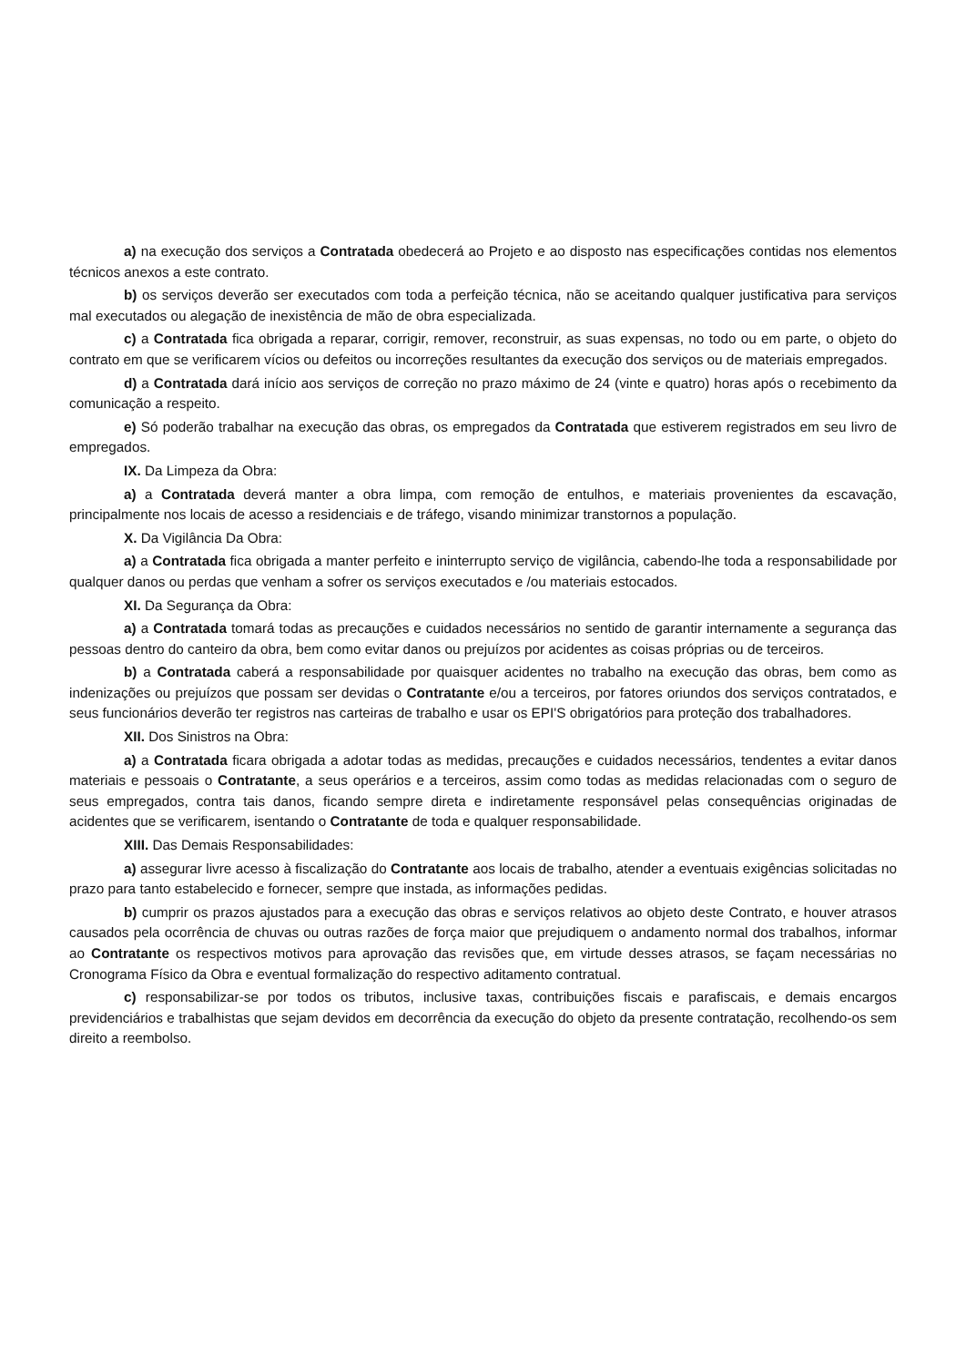a) na execução dos serviços a Contratada obedecerá ao Projeto e ao disposto nas especificações contidas nos elementos técnicos anexos a este contrato.
b) os serviços deverão ser executados com toda a perfeição técnica, não se aceitando qualquer justificativa para serviços mal executados ou alegação de inexistência de mão de obra especializada.
c) a Contratada fica obrigada a reparar, corrigir, remover, reconstruir, as suas expensas, no todo ou em parte, o objeto do contrato em que se verificarem vícios ou defeitos ou incorreções resultantes da execução dos serviços ou de materiais empregados.
d) a Contratada dará início aos serviços de correção no prazo máximo de 24 (vinte e quatro) horas após o recebimento da comunicação a respeito.
e) Só poderão trabalhar na execução das obras, os empregados da Contratada que estiverem registrados em seu livro de empregados.
IX. Da Limpeza da Obra:
a) a Contratada deverá manter a obra limpa, com remoção de entulhos, e materiais provenientes da escavação, principalmente nos locais de acesso a residenciais e de tráfego, visando minimizar transtornos a população.
X. Da Vigilância Da Obra:
a) a Contratada fica obrigada a manter perfeito e ininterrupto serviço de vigilância, cabendo-lhe toda a responsabilidade por qualquer danos ou perdas que venham a sofrer os serviços executados e /ou materiais estocados.
XI. Da Segurança da Obra:
a) a Contratada tomará todas as precauções e cuidados necessários no sentido de garantir internamente a segurança das pessoas dentro do canteiro da obra, bem como evitar danos ou prejuízos por acidentes as coisas próprias ou de terceiros.
b) a Contratada caberá a responsabilidade por quaisquer acidentes no trabalho na execução das obras, bem como as indenizações ou prejuízos que possam ser devidas o Contratante e/ou a terceiros, por fatores oriundos dos serviços contratados, e seus funcionários deverão ter registros nas carteiras de trabalho e usar os EPI'S obrigatórios para proteção dos trabalhadores.
XII. Dos Sinistros na Obra:
a) a Contratada ficara obrigada a adotar todas as medidas, precauções e cuidados necessários, tendentes a evitar danos materiais e pessoais o Contratante, a seus operários e a terceiros, assim como todas as medidas relacionadas com o seguro de seus empregados, contra tais danos, ficando sempre direta e indiretamente responsável pelas consequências originadas de acidentes que se verificarem, isentando o Contratante de toda e qualquer responsabilidade.
XIII. Das Demais Responsabilidades:
a) assegurar livre acesso à fiscalização do Contratante aos locais de trabalho, atender a eventuais exigências solicitadas no prazo para tanto estabelecido e fornecer, sempre que instada, as informações pedidas.
b) cumprir os prazos ajustados para a execução das obras e serviços relativos ao objeto deste Contrato, e houver atrasos causados pela ocorrência de chuvas ou outras razões de força maior que prejudiquem o andamento normal dos trabalhos, informar ao Contratante os respectivos motivos para aprovação das revisões que, em virtude desses atrasos, se façam necessárias no Cronograma Físico da Obra e eventual formalização do respectivo aditamento contratual.
c) responsabilizar-se por todos os tributos, inclusive taxas, contribuições fiscais e parafiscais, e demais encargos previdenciários e trabalhistas que sejam devidos em decorrência da execução do objeto da presente contratação, recolhendo-os sem direito a reembolso.